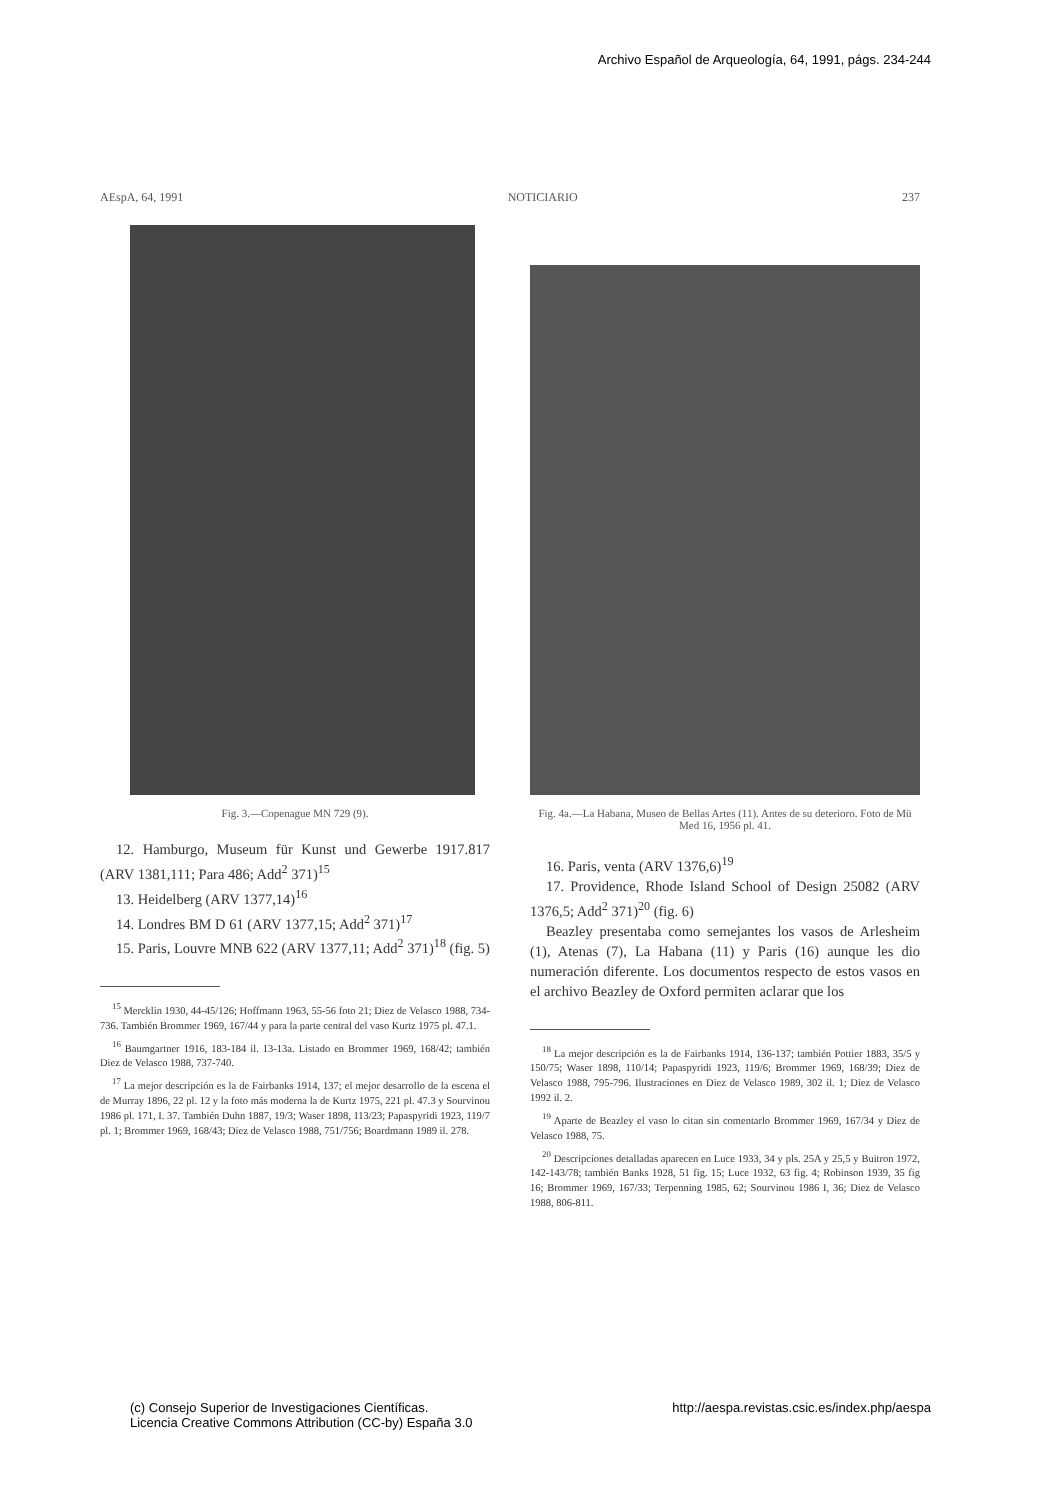Archivo Español de Arqueología, 64, 1991, págs. 234-244
AEspA, 64, 1991 NOTICIARIO 237
Fig. 3.—Copenague MN 729 (9).
12. Hamburgo, Museum für Kunst und Gewerbe 1917.817 (ARV 1381,111; Para 486; Add<sup>2</sup> 371)<sup>15</sup>
13. Heidelberg (ARV 1377,14)<sup>16</sup>
14. Londres BM D 61 (ARV 1377,15; Add<sup>2</sup> 371)<sup>17</sup>
15. Paris, Louvre MNB 622 (ARV 1377,11; Add<sup>2</sup> 371)<sup>18</sup> (fig. 5)
<sup>15</sup> Mercklin 1930, 44-45/126; Hoffmann 1963, 55-56 foto 21; Diez de Velasco 1988, 734-736. También Brommer 1969, 167/44 y para la parte central del vaso Kurtz 1975 pl. 47.1.
<sup>16</sup> Baumgartner 1916, 183-184 il. 13-13a. Listado en Brommer 1969, 168/42; también Diez de Velasco 1988, 737-740.
<sup>17</sup> La mejor descripción es la de Fairbanks 1914, 137; el mejor desarrollo de la escena el de Murray 1896, 22 pl. 12 y la foto más moderna la de Kurtz 1975, 221 pl. 47.3 y Sourvinou 1986 pl. 171, I. 37. También Duhn 1887, 19/3; Waser 1898, 113/23; Papaspyridi 1923, 119/7 pl. 1; Brommer 1969, 168/43; Diez de Velasco 1988, 751/756; Boardmann 1989 il. 278.
Fig. 4a.—La Habana, Museo de Bellas Artes (11). Antes de su deterioro. Foto de Mü Med 16, 1956 pl. 41.
16. Paris, venta (ARV 1376,6)<sup>19</sup>
17. Providence, Rhode Island School of Design 25082 (ARV 1376,5; Add<sup>2</sup> 371)<sup>20</sup> (fig. 6)
Beazley presentaba como semejantes los vasos de Arlesheim (1), Atenas (7), La Habana (11) y Paris (16) aunque les dio numeración diferente. Los documentos respecto de estos vasos en el archivo Beazley de Oxford permiten aclarar que los
<sup>18</sup> La mejor descripción es la de Fairbanks 1914, 136-137; también Pottier 1883, 35/5 y 150/75; Waser 1898, 110/14; Papaspyridi 1923, 119/6; Brommer 1969, 168/39; Diez de Velasco 1988, 795-796. Ilustraciones en Diez de Velasco 1989, 302 il. 1; Diez de Velasco 1992 il. 2.
<sup>19</sup> Aparte de Beazley el vaso lo citan sin comentarlo Brommer 1969, 167/34 y Diez de Velasco 1988, 75.
<sup>20</sup> Descripciones detalladas aparecen en Luce 1933, 34 y pls. 25A y 25,5 y Buitron 1972, 142-143/78; también Banks 1928, 51 fig. 15; Luce 1932, 63 fig. 4; Robinson 1939, 35 fig 16; Brommer 1969, 167/33; Terpenning 1985, 62; Sourvinou 1986 I, 36; Diez de Velasco 1988, 806-811.
(c) Consejo Superior de Investigaciones Científicas.
Licencia Creative Commons Attribution (CC-by) España 3.0
http://aespa.revistas.csic.es/index.php/aespa